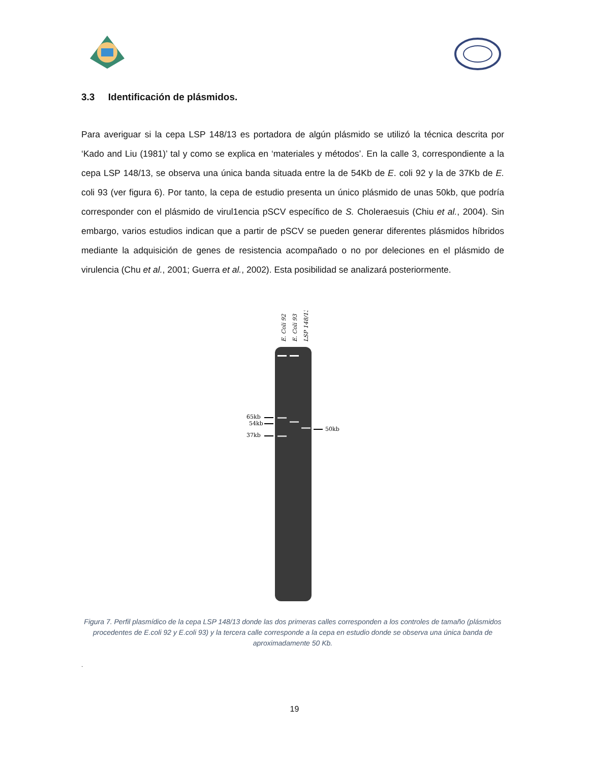3.3 Identificación de plásmidos.
Para averiguar si la cepa LSP 148/13 es portadora de algún plásmido se utilizó la técnica descrita por ‘Kado and Liu (1981)’ tal y como se explica en ‘materiales y métodos’. En la calle 3, correspondiente a la cepa LSP 148/13, se observa una única banda situada entre la de 54Kb de E. coli 92 y la de 37Kb de E. coli 93 (ver figura 6). Por tanto, la cepa de estudio presenta un único plásmido de unas 50kb, que podría corresponder con el plásmido de virul1encia pSCV específico de S. Choleraesuis (Chiu et al., 2004). Sin embargo, varios estudios indican que a partir de pSCV se pueden generar diferentes plásmidos híbridos mediante la adquisición de genes de resistencia acompañado o no por deleciones en el plásmido de virulencia (Chu et al., 2001; Guerra et al., 2002). Esta posibilidad se analizará posteriormente.
E. Coli 92
E. Coli 93
LSP 148/13
65kb
54kb
37kb
50kb
Figura 7. Perfil plasmídico de la cepa LSP 148/13 donde las dos primeras calles corresponden a los controles de tamaño (plásmidos procedentes de E.coli 92 y E.coli 93) y la tercera calle corresponde a la cepa en estudio donde se observa una única banda de aproximadamente 50 Kb.
.
19